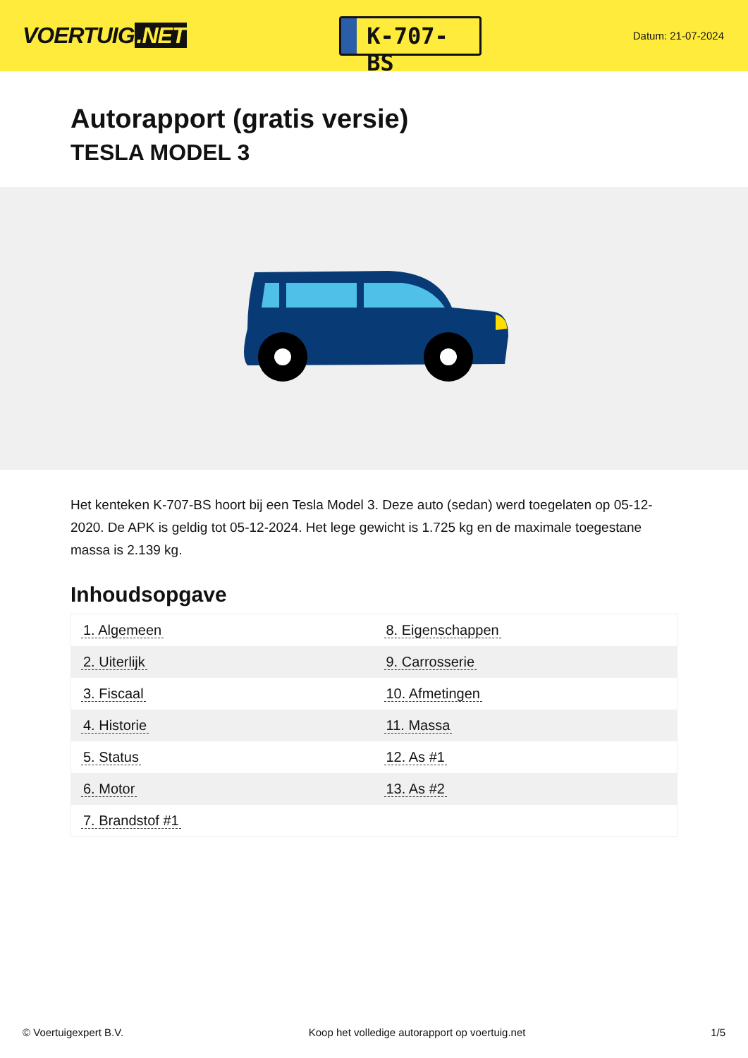VOERTUIG.NET
K-707-BS
Datum: 21-07-2024
Autorapport (gratis versie)
TESLA MODEL 3
Het kenteken K-707-BS hoort bij een Tesla Model 3. Deze auto (sedan) werd toegelaten op 05-12-2020. De APK is geldig tot 05-12-2024. Het lege gewicht is 1.725 kg en de maximale toegestane massa is 2.139 kg.
Inhoudsopgave
| 1. Algemeen | 8. Eigenschappen |
| 2. Uiterlijk | 9. Carrosserie |
| 3. Fiscaal | 10. Afmetingen |
| 4. Historie | 11. Massa |
| 5. Status | 12. As #1 |
| 6. Motor | 13. As #2 |
| 7. Brandstof #1 | |
© Voertuigexpert B.V. Koop het volledige autorapport op voertuig.net 1/5